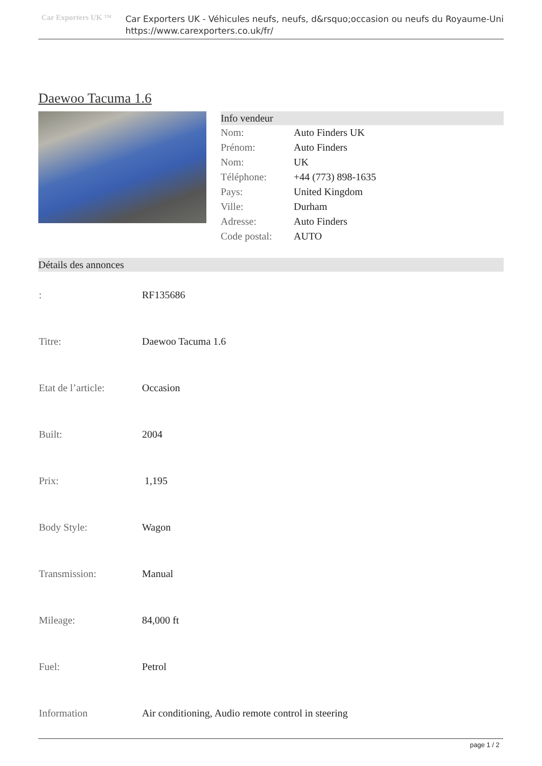Car Exporters UK ™
Car Exporters UK - Véhicules neufs, neufs, d&rsquo;occasion ou neufs du Royaume-Uni
https://www.carexporters.co.uk/fr/
Daewoo Tacuma 1.6
Info vendeur
| Nom: | Auto Finders UK |
| Prénom: | Auto Finders |
| Nom: | UK |
| Téléphone: | +44 (773) 898-1635 |
| Pays: | United Kingdom |
| Ville: | Durham |
| Adresse: | Auto Finders |
| Code postal: | AUTO |
Détails des annonces
| : | RF135686 |
| Titre: | Daewoo Tacuma 1.6 |
| Etat de l’article: | Occasion |
| Built: | 2004 |
| Prix: | 1,195 |
| Body Style: | Wagon |
| Transmission: | Manual |
| Mileage: | 84,000 ft |
| Fuel: | Petrol |
| Information | Air conditioning, Audio remote control in steering |
page 1 / 2